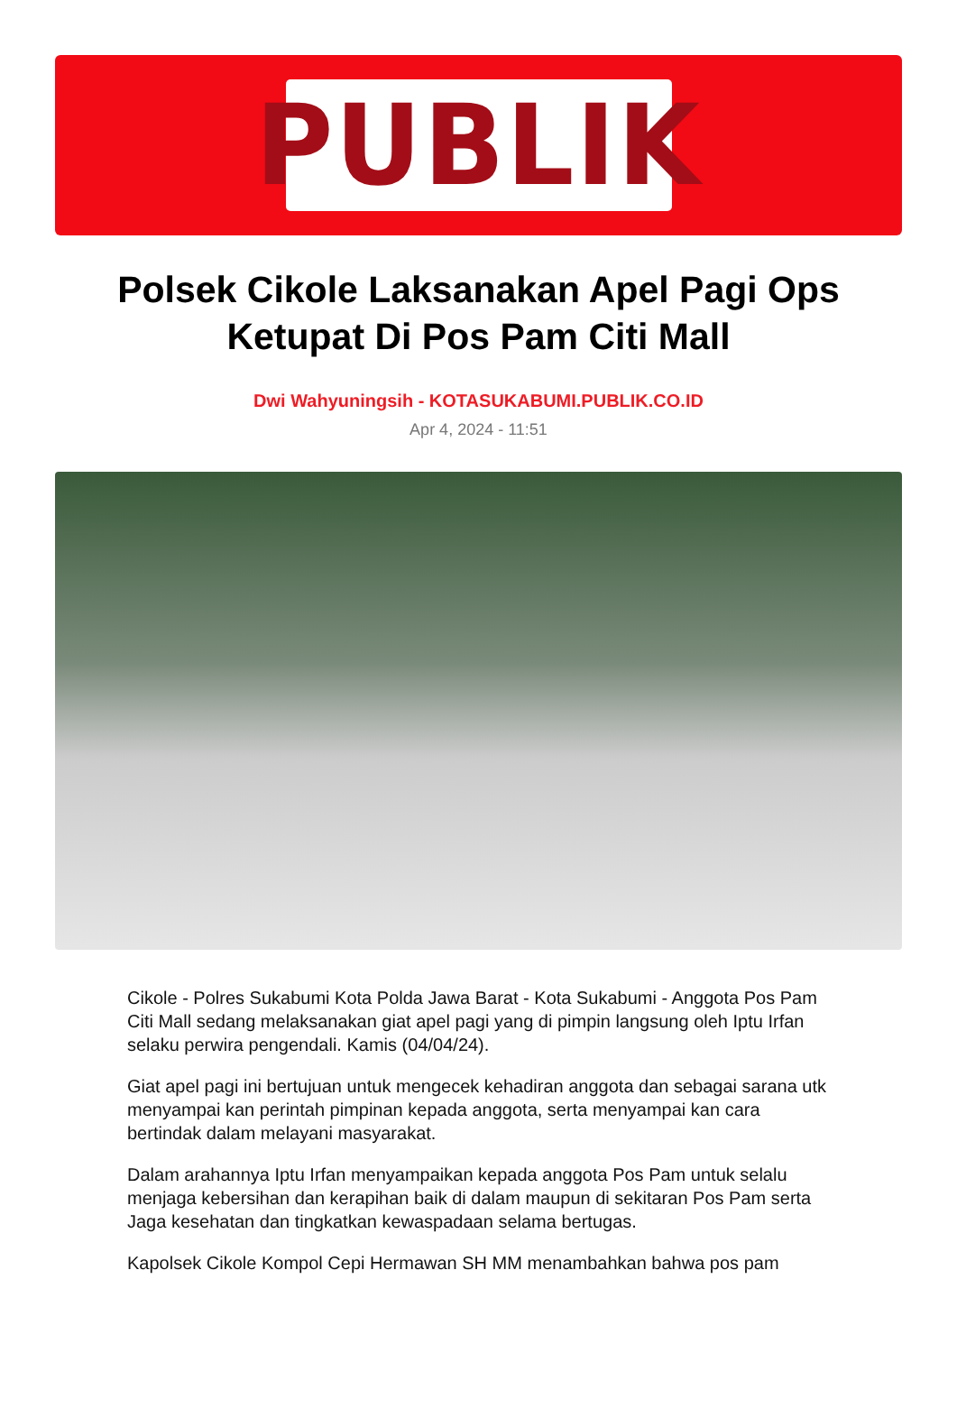PUBLIK
Polsek Cikole Laksanakan Apel Pagi Ops Ketupat Di Pos Pam Citi Mall
Dwi Wahyuningsih - KOTASUKABUMI.PUBLIK.CO.ID
Apr 4, 2024 - 11:51
Cikole - Polres Sukabumi Kota Polda Jawa Barat - Kota Sukabumi - Anggota Pos Pam Citi Mall sedang melaksanakan giat apel pagi yang di pimpin langsung oleh Iptu Irfan selaku perwira pengendali. Kamis (04/04/24).
Giat apel pagi ini bertujuan untuk mengecek kehadiran anggota dan sebagai sarana utk menyampai kan perintah pimpinan kepada anggota, serta menyampai kan cara bertindak dalam melayani masyarakat.
Dalam arahannya Iptu Irfan menyampaikan kepada anggota Pos Pam untuk selalu menjaga kebersihan dan kerapihan baik di dalam maupun di sekitaran Pos Pam serta Jaga kesehatan dan tingkatkan kewaspadaan selama bertugas.
Kapolsek Cikole Kompol Cepi Hermawan SH MM menambahkan bahwa pos pam